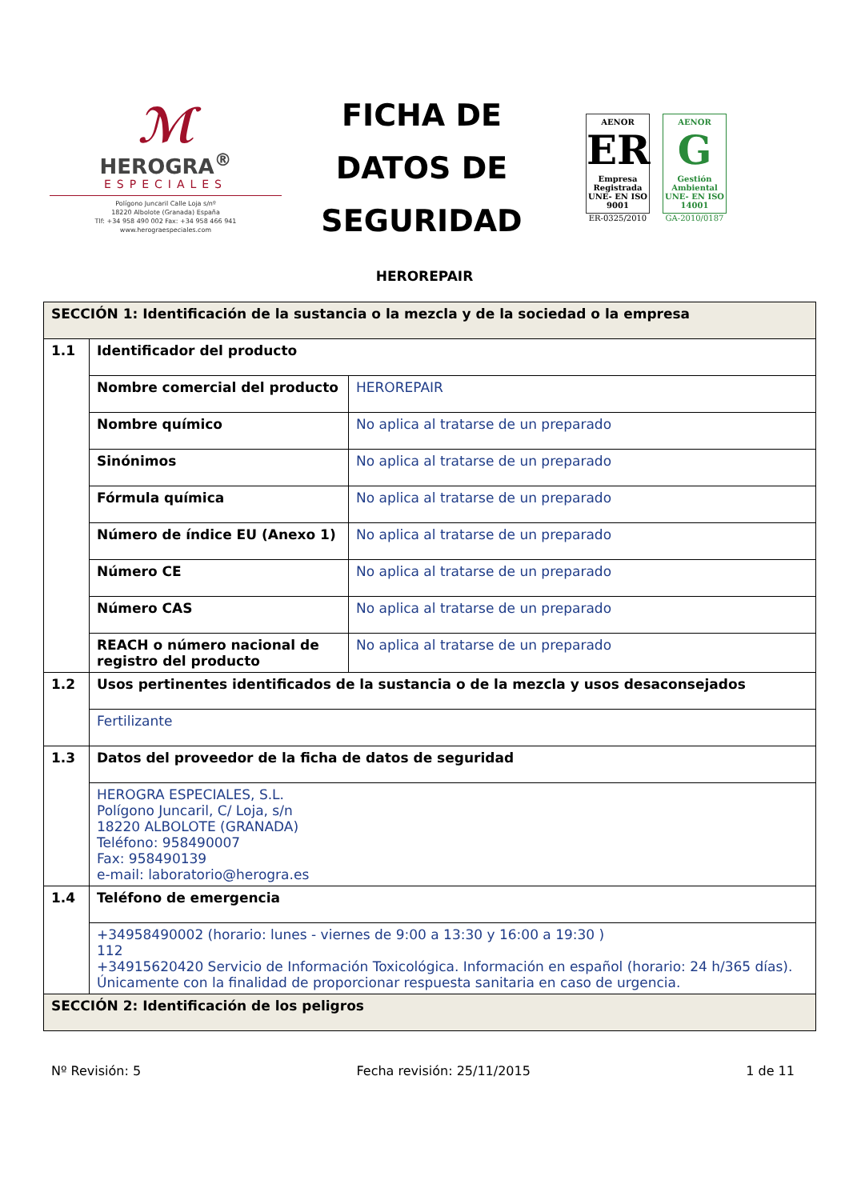ℳ
HEROGRA<sup>®</sup>
ESPECIALES
Polígono Juncaril Calle Loja s/nº
18220 Albolote (Granada) España
Tlf: +34 958 490 002 Fax: +34 958 466 941
www.herograespeciales.com
FICHA DE DATOS DE SEGURIDAD
AENOR
ER
Empresa Registrada
UNE- EN ISO 9001
ER-0325/2010
AENOR
G
Gestión Ambiental
UNE- EN ISO 14001
GA-2010/0187
HEROREPAIR
| SECCIÓN 1: Identificación de la sustancia o la mezcla y de la sociedad o la empresa | | |
| 1.1 | Identificador del producto | |
| | Nombre comercial del producto | HEROREPAIR |
| | Nombre químico | No aplica al tratarse de un preparado |
| | Sinónimos | No aplica al tratarse de un preparado |
| | Fórmula química | No aplica al tratarse de un preparado |
| | Número de índice EU (Anexo 1) | No aplica al tratarse de un preparado |
| | Número CE | No aplica al tratarse de un preparado |
| | Número CAS | No aplica al tratarse de un preparado |
| | REACH o número nacional de registro del producto | No aplica al tratarse de un preparado |
| 1.2 | Usos pertinentes identificados de la sustancia o de la mezcla y usos desaconsejados | |
| | Fertilizante | |
| 1.3 | Datos del proveedor de la ficha de datos de seguridad | |
| | HEROGRA ESPECIALES, S.L. Polígono Juncaril, C/ Loja, s/n 18220 ALBOLOTE (GRANADA) Teléfono: 958490007 Fax: 958490139 e-mail: laboratorio@herogra.es | |
| 1.4 | Teléfono de emergencia | |
| | +34958490002 (horario: lunes - viernes de 9:00 a 13:30 y 16:00 a 19:30 ) 112 +34915620420 Servicio de Información Toxicológica. Información en español (horario: 24 h/365 días). Únicamente con la finalidad de proporcionar respuesta sanitaria en caso de urgencia. | |
| SECCIÓN 2: Identificación de los peligros | | |
Nº Revisión: 5 Fecha revisión: 25/11/2015 1 de 11